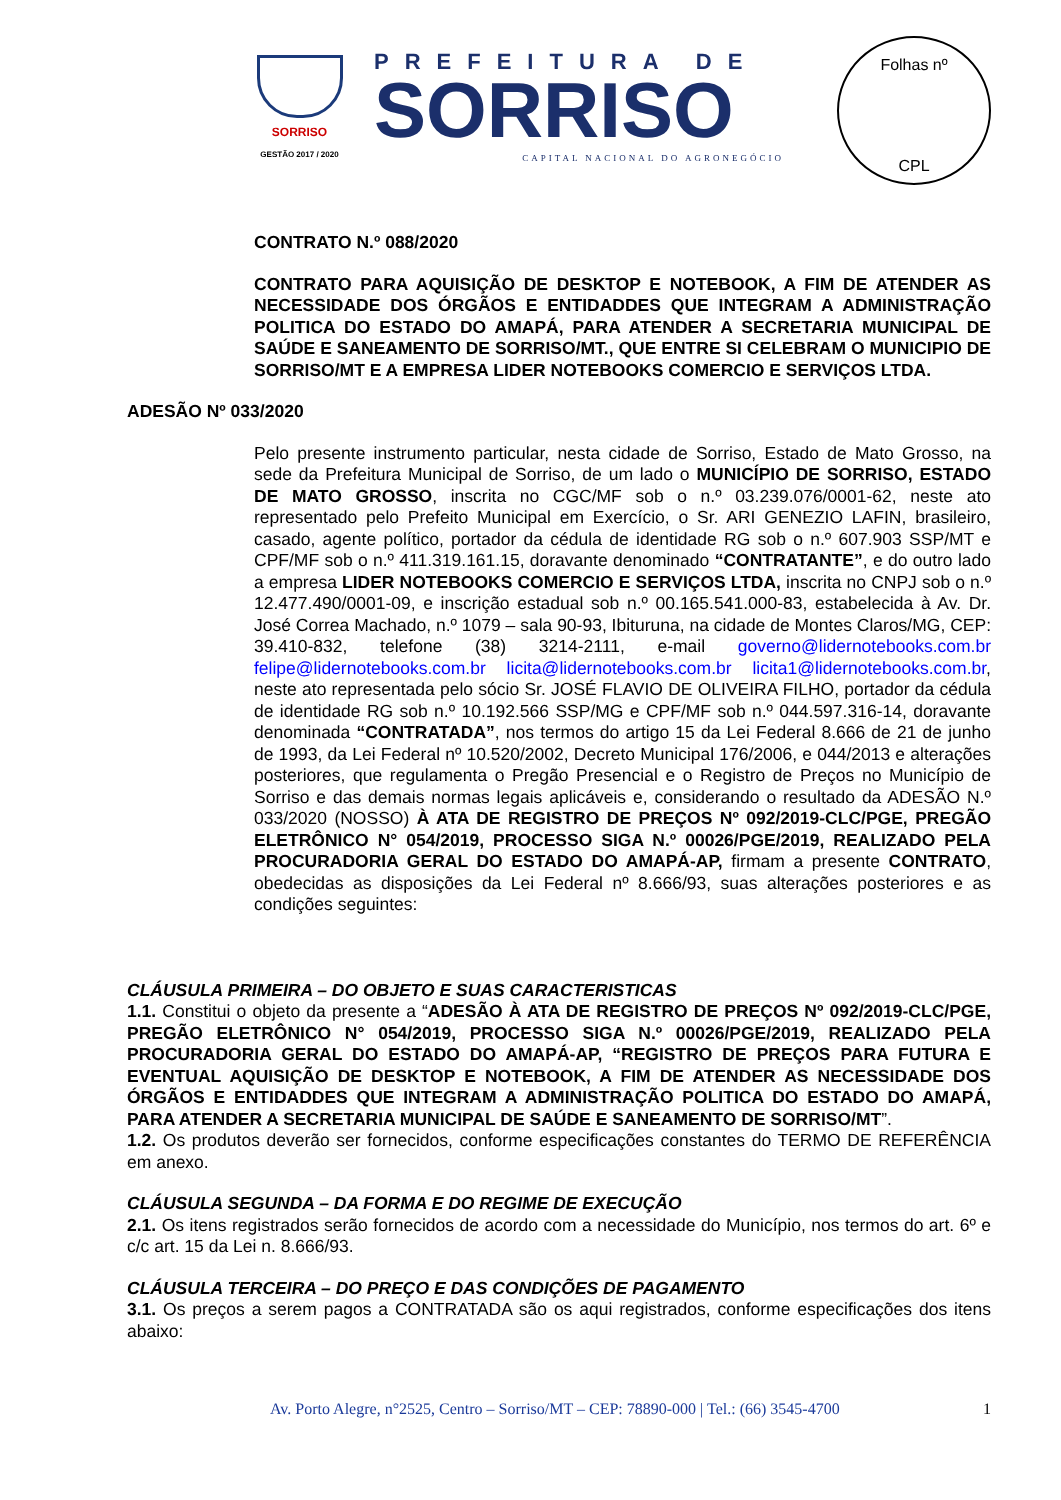SORRISO
GESTÃO 2017 / 2020
PREFEITURA DE
SORRISO
CAPITAL NACIONAL DO AGRONEGÓCIO
Folhas nº
CPL
CONTRATO N.º 088/2020
CONTRATO PARA AQUISIÇÃO DE DESKTOP E NOTEBOOK, A FIM DE ATENDER AS NECESSIDADE DOS ÓRGÃOS E ENTIDADDES QUE INTEGRAM A ADMINISTRAÇÃO POLITICA DO ESTADO DO AMAPÁ, PARA ATENDER A SECRETARIA MUNICIPAL DE SAÚDE E SANEAMENTO DE SORRISO/MT., QUE ENTRE SI CELEBRAM O MUNICIPIO DE SORRISO/MT E A EMPRESA LIDER NOTEBOOKS COMERCIO E SERVIÇOS LTDA.
ADESÃO Nº 033/2020
Pelo presente instrumento particular, nesta cidade de Sorriso, Estado de Mato Grosso, na sede da Prefeitura Municipal de Sorriso, de um lado o MUNICÍPIO DE SORRISO, ESTADO DE MATO GROSSO, inscrita no CGC/MF sob o n.º 03.239.076/0001-62, neste ato representado pelo Prefeito Municipal em Exercício, o Sr. ARI GENEZIO LAFIN, brasileiro, casado, agente político, portador da cédula de identidade RG sob o n.º 607.903 SSP/MT e CPF/MF sob o n.º 411.319.161.15, doravante denominado “CONTRATANTE”, e do outro lado a empresa LIDER NOTEBOOKS COMERCIO E SERVIÇOS LTDA, inscrita no CNPJ sob o n.º 12.477.490/0001-09, e inscrição estadual sob n.º 00.165.541.000-83, estabelecida à Av. Dr. José Correa Machado, n.º 1079 – sala 90-93, Ibituruna, na cidade de Montes Claros/MG, CEP: 39.410-832, telefone (38) 3214-2111, e-mail governo@lidernotebooks.com.br felipe@lidernotebooks.com.br licita@lidernotebooks.com.br licita1@lidernotebooks.com.br, neste ato representada pelo sócio Sr. JOSÉ FLAVIO DE OLIVEIRA FILHO, portador da cédula de identidade RG sob n.º 10.192.566 SSP/MG e CPF/MF sob n.º 044.597.316-14, doravante denominada “CONTRATADA”, nos termos do artigo 15 da Lei Federal 8.666 de 21 de junho de 1993, da Lei Federal nº 10.520/2002, Decreto Municipal 176/2006, e 044/2013 e alterações posteriores, que regulamenta o Pregão Presencial e o Registro de Preços no Município de Sorriso e das demais normas legais aplicáveis e, considerando o resultado da ADESÃO N.º 033/2020 (NOSSO) À ATA DE REGISTRO DE PREÇOS Nº 092/2019-CLC/PGE, PREGÃO ELETRÔNICO N° 054/2019, PROCESSO SIGA N.º 00026/PGE/2019, REALIZADO PELA PROCURADORIA GERAL DO ESTADO DO AMAPÁ-AP, firmam a presente CONTRATO, obedecidas as disposições da Lei Federal nº 8.666/93, suas alterações posteriores e as condições seguintes:
CLÁUSULA PRIMEIRA – DO OBJETO E SUAS CARACTERISTICAS
1.1. Constitui o objeto da presente a “ADESÃO À ATA DE REGISTRO DE PREÇOS Nº 092/2019-CLC/PGE, PREGÃO ELETRÔNICO N° 054/2019, PROCESSO SIGA N.º 00026/PGE/2019, REALIZADO PELA PROCURADORIA GERAL DO ESTADO DO AMAPÁ-AP, “REGISTRO DE PREÇOS PARA FUTURA E EVENTUAL AQUISIÇÃO DE DESKTOP E NOTEBOOK, A FIM DE ATENDER AS NECESSIDADE DOS ÓRGÃOS E ENTIDADDES QUE INTEGRAM A ADMINISTRAÇÃO POLITICA DO ESTADO DO AMAPÁ, PARA ATENDER A SECRETARIA MUNICIPAL DE SAÚDE E SANEAMENTO DE SORRISO/MT”.
1.2. Os produtos deverão ser fornecidos, conforme especificações constantes do TERMO DE REFERÊNCIA em anexo.
CLÁUSULA SEGUNDA – DA FORMA E DO REGIME DE EXECUÇÃO
2.1. Os itens registrados serão fornecidos de acordo com a necessidade do Município, nos termos do art. 6º e c/c art. 15 da Lei n. 8.666/93.
CLÁUSULA TERCEIRA – DO PREÇO E DAS CONDIÇÕES DE PAGAMENTO
3.1. Os preços a serem pagos a CONTRATADA são os aqui registrados, conforme especificações dos itens abaixo:
Av. Porto Alegre, n°2525, Centro – Sorriso/MT – CEP: 78890-000 | Tel.: (66) 3545-4700 1